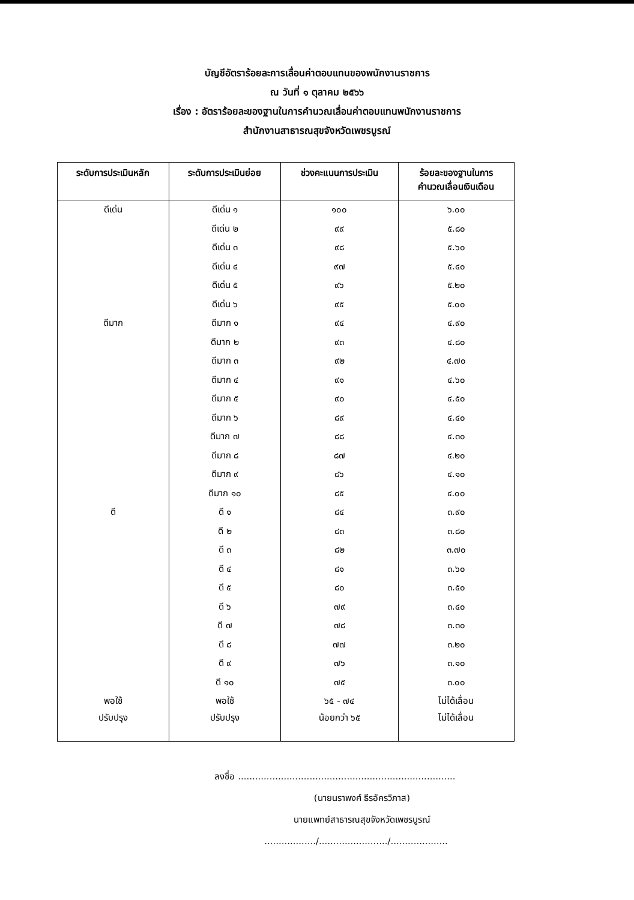บัญชีอัตราร้อยละการเลื่อนค่าตอบแทนของพนักงานราชการ
ณ วันที่ ๑ ตุลาคม ๒๕๖๖
เรื่อง : อัตราร้อยละของฐานในการคำนวณเลื่อนค่าตอบแทนพนักงานราชการ
สำนักงานสาธารณสุขจังหวัดเพชรบูรณ์
| ระดับการประเมินหลัก | ระดับการประเมินย่อย | ช่วงคะแนนการประเมิน | ร้อยละของฐานในการ คำนวณเลื่อนเงินเดือน |
| --- | --- | --- | --- |
| ดีเด่น | ดีเด่น ๑ | ๑๐๐ | ๖.๐๐ |
| | ดีเด่น ๒ | ๙๙ | ๕.๘๐ |
| | ดีเด่น ๓ | ๙๘ | ๕.๖๐ |
| | ดีเด่น ๔ | ๙๗ | ๕.๔๐ |
| | ดีเด่น ๕ | ๙๖ | ๕.๒๐ |
| | ดีเด่น ๖ | ๙๕ | ๕.๐๐ |
| ดีมาก | ดีมาก ๑ | ๙๔ | ๔.๙๐ |
| | ดีมาก ๒ | ๙๓ | ๔.๘๐ |
| | ดีมาก ๓ | ๙๒ | ๔.๗๐ |
| | ดีมาก ๔ | ๙๑ | ๔.๖๐ |
| | ดีมาก ๕ | ๙๐ | ๔.๕๐ |
| | ดีมาก ๖ | ๘๙ | ๔.๔๐ |
| | ดีมาก ๗ | ๘๘ | ๔.๓๐ |
| | ดีมาก ๘ | ๘๗ | ๔.๒๐ |
| | ดีมาก ๙ | ๘๖ | ๔.๑๐ |
| | ดีมาก ๑๐ | ๘๕ | ๔.๐๐ |
| ดี | ดี ๑ | ๘๔ | ๓.๙๐ |
| | ดี ๒ | ๘๓ | ๓.๘๐ |
| | ดี ๓ | ๘๒ | ๓.๗๐ |
| | ดี ๔ | ๘๑ | ๓.๖๐ |
| | ดี ๕ | ๘๐ | ๓.๕๐ |
| | ดี ๖ | ๗๙ | ๓.๔๐ |
| | ดี ๗ | ๗๘ | ๓.๓๐ |
| | ดี ๘ | ๗๗ | ๓.๒๐ |
| | ดี ๙ | ๗๖ | ๓.๑๐ |
| | ดี ๑๐ | ๗๕ | ๓.๐๐ |
| พอใช้ | พอใช้ | ๖๕ - ๗๔ | ไม่ได้เลื่อน |
| ปรับปรุง | ปรับปรุง | น้อยกว่า ๖๕ | ไม่ได้เลื่อน |
ลงชื่อ ............................................................................
(นายนราพงศ์ ธีรอัครวิภาส)
นายแพทย์สาธารณสุขจังหวัดเพชรบูรณ์
................../......................../....................